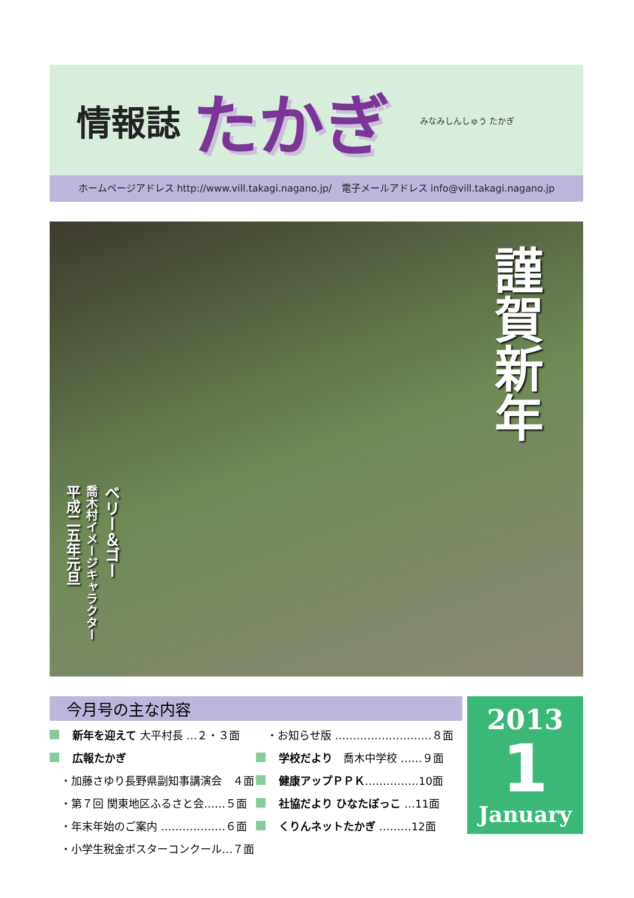情報誌 たかぎ みなみしんしゅう たかぎ
ホームページアドレス http://www.vill.takagi.nagano.jp/　電子メールアドレス info@vill.takagi.nagano.jp
平成二五年元旦
喬木村イメージキャラクター
ベリー＆ゴー
謹賀新年
今月号の主な内容
新年を迎えて 大平村長 …２・３面
広報たかぎ
　・加藤さゆり長野県副知事講演会　４面
　・第７回 関東地区ふるさと会……５面
　・年末年始のご案内 ………………６面
　・小学生税金ポスターコンクール…７面
　・お知らせ版 ………………………８面
学校だより　喬木中学校 ……９面
健康アップＰＰＫ……………10面
社協だより ひなたぼっこ …11面
くりんネットたかぎ ………12面
2013
1
January